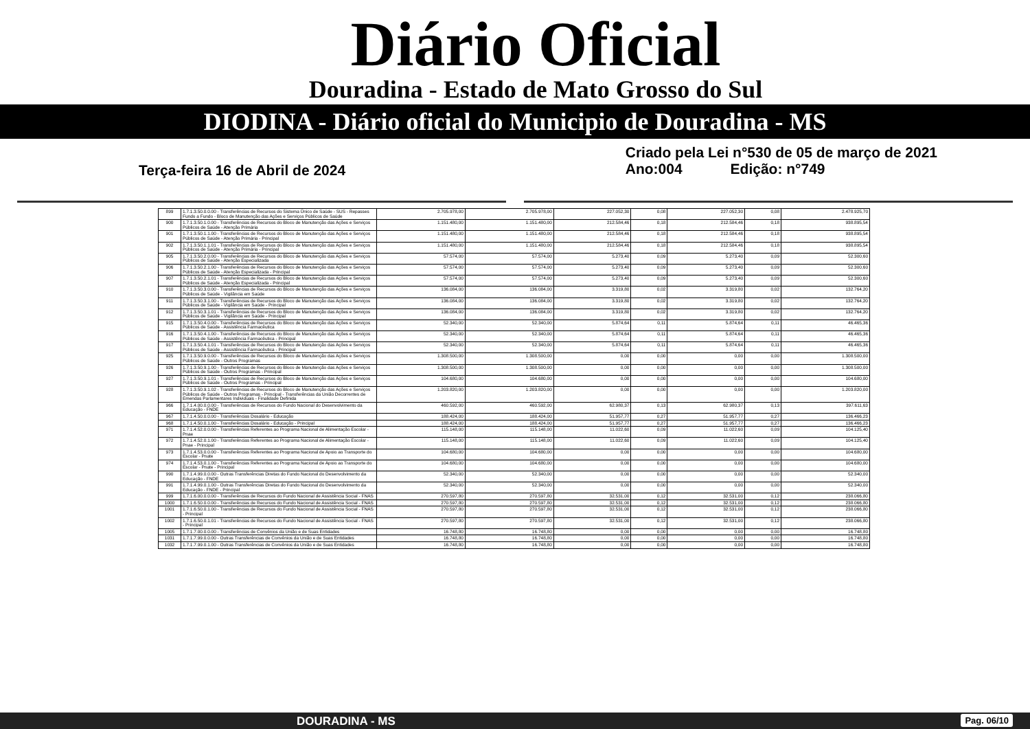Diário Oficial
Douradina - Estado de Mato Grosso do Sul
DIODINA - Diário oficial do Municipio de Douradina - MS
Terça-feira 16 de Abril de 2024
Criado pela Lei n°530 de 05 de março de 2021
Ano:004 Edição: n°749
| 899 | 1.7.1.3.50.0.0.00 - Transferências de Recursos do Sistema Único de Saúde - SUS - Repasses Fundo a Fundo - Bloco de Manutenção das Ações e Serviços Públicos de Saúde | 2.705.978,00 | 2.705.978,00 | 227.052,30 | 0,08 | 227.052,30 | 0,08 | 2.478.925,70 |
| 900 | 1.7.1.3.50.1.0.00 - Transferências de Recursos do Bloco de Manutenção das Ações e Serviços Públicos de Saúde - Atenção Primária | 1.151.480,00 | 1.151.480,00 | 212.584,46 | 0,18 | 212.584,46 | 0,18 | 938.895,54 |
| 901 | 1.7.1.3.50.1.1.00 - Transferências de Recursos do Bloco de Manutenção das Ações e Serviços Públicos de Saúde - Atenção Primária - Principal | 1.151.480,00 | 1.151.480,00 | 212.584,46 | 0,18 | 212.584,46 | 0,18 | 938.895,54 |
| 902 | 1.7.1.3.50.1.1.01 - Transferências de Recursos do Bloco de Manutenção das Ações e Serviços Públicos de Saúde - Atenção Primária - Principal | 1.151.480,00 | 1.151.480,00 | 212.584,46 | 0,18 | 212.584,46 | 0,18 | 938.895,54 |
| 905 | 1.7.1.3.50.2.0.00 - Transferências de Recursos do Bloco de Manutenção das Ações e Serviços Públicos de Saúde - Atenção Especializada | 57.574,00 | 57.574,00 | 5.273,40 | 0,09 | 5.273,40 | 0,09 | 52.300,60 |
| 906 | 1.7.1.3.50.2.1.00 - Transferências de Recursos do Bloco de Manutenção das Ações e Serviços Públicos de Saúde - Atenção Especializada - Principal | 57.574,00 | 57.574,00 | 5.273,40 | 0,09 | 5.273,40 | 0,09 | 52.300,60 |
| 907 | 1.7.1.3.50.2.1.01 - Transferências de Recursos do Bloco de Manutenção das Ações e Serviços Públicos de Saúde - Atenção Especializada - Principal | 57.574,00 | 57.574,00 | 5.273,40 | 0,09 | 5.273,40 | 0,09 | 52.300,60 |
| 910 | 1.7.1.3.50.3.0.00 - Transferências de Recursos do Bloco de Manutenção das Ações e Serviços Públicos de Saúde - Vigilância em Saúde | 136.084,00 | 136.084,00 | 3.319,80 | 0,02 | 3.319,80 | 0,02 | 132.764,20 |
| 911 | 1.7.1.3.50.3.1.00 - Transferências de Recursos do Bloco de Manutenção das Ações e Serviços Públicos de Saúde - Vigilância em Saúde - Principal | 136.084,00 | 136.084,00 | 3.319,80 | 0,02 | 3.319,80 | 0,02 | 132.764,20 |
| 912 | 1.7.1.3.50.3.1.01 - Transferências de Recursos do Bloco de Manutenção das Ações e Serviços Públicos de Saúde - Vigilância em Saúde - Principal | 136.084,00 | 136.084,00 | 3.319,80 | 0,02 | 3.319,80 | 0,02 | 132.764,20 |
| 915 | 1.7.1.3.50.4.0.00 - Transferências de Recursos do Bloco de Manutenção das Ações e Serviços Públicos de Saúde - Assistência Farmacêutica | 52.340,00 | 52.340,00 | 5.874,64 | 0,11 | 5.874,64 | 0,11 | 46.465,36 |
| 916 | 1.7.1.3.50.4.1.00 - Transferências de Recursos do Bloco de Manutenção das Ações e Serviços Públicos de Saúde - Assistência Farmacêutica - Principal | 52.340,00 | 52.340,00 | 5.874,64 | 0,11 | 5.874,64 | 0,11 | 46.465,36 |
| 917 | 1.7.1.3.50.4.1.01 - Transferências de Recursos do Bloco de Manutenção das Ações e Serviços Públicos de Saúde - Assistência Farmacêutica - Principal | 52.340,00 | 52.340,00 | 5.874,64 | 0,11 | 5.874,64 | 0,11 | 46.465,36 |
| 925 | 1.7.1.3.50.9.0.00 - Transferências de Recursos do Bloco de Manutenção das Ações e Serviços Públicos de Saúde - Outros Programas | 1.308.500,00 | 1.308.500,00 | 0,00 | 0,00 | 0,00 | 0,00 | 1.308.500,00 |
| 926 | 1.7.1.3.50.9.1.00 - Transferências de Recursos do Bloco de Manutenção das Ações e Serviços Públicos de Saúde - Outros Programas - Principal | 1.308.500,00 | 1.308.500,00 | 0,00 | 0,00 | 0,00 | 0,00 | 1.308.500,00 |
| 927 | 1.7.1.3.50.9.1.01 - Transferências de Recursos do Bloco de Manutenção das Ações e Serviços Públicos de Saúde - Outros Programas - Principal | 104.680,00 | 104.680,00 | 0,00 | 0,00 | 0,00 | 0,00 | 104.680,00 |
| 928 | 1.7.1.3.50.9.1.02 - Transferências de Recursos do Bloco de Manutenção das Ações e Serviços Públicos de Saúde - Outros Programas - Principal - Transferências da União Decorrentes de Emendas Parlamentares Individuais - Finalidade Definida | 1.203.820,00 | 1.203.820,00 | 0,00 | 0,00 | 0,00 | 0,00 | 1.203.820,00 |
| 966 | 1.7.1.4.00.0.0.00 - Transferências de Recursos do Fundo Nacional do Desenvolvimento da Educação - FNDE | 460.592,00 | 460.592,00 | 62.980,37 | 0,13 | 62.980,37 | 0,13 | 397.611,63 |
| 967 | 1.7.1.4.50.0.0.00 - Transferências Dosalário - Educação | 188.424,00 | 188.424,00 | 51.957,77 | 0,27 | 51.957,77 | 0,27 | 136.466,23 |
| 968 | 1.7.1.4.50.0.1.00 - Transferências Dosalário - Educação - Principal | 188.424,00 | 188.424,00 | 51.957,77 | 0,27 | 51.957,77 | 0,27 | 136.466,23 |
| 971 | 1.7.1.4.52.0.0.00 - Transferências Referentes ao Programa Nacional de Alimentação Escolar - Pnae | 115.148,00 | 115.148,00 | 11.022,60 | 0,09 | 11.022,60 | 0,09 | 104.125,40 |
| 972 | 1.7.1.4.52.0.1.00 - Transferências Referentes ao Programa Nacional de Alimentação Escolar - Pnae - Principal | 115.148,00 | 115.148,00 | 11.022,60 | 0,09 | 11.022,60 | 0,09 | 104.125,40 |
| 973 | 1.7.1.4.53.0.0.00 - Transferências Referentes ao Programa Nacional de Apoio ao Transporte do Escolar - Pnate | 104.680,00 | 104.680,00 | 0,00 | 0,00 | 0,00 | 0,00 | 104.680,00 |
| 974 | 1.7.1.4.53.0.1.00 - Transferências Referentes ao Programa Nacional de Apoio ao Transporte do Escolar - Pnate - Principal | 104.680,00 | 104.680,00 | 0,00 | 0,00 | 0,00 | 0,00 | 104.680,00 |
| 990 | 1.7.1.4.99.0.0.00 - Outras Transferências Diretas do Fundo Nacional do Desenvolvimento da Educação - FNDE | 52.340,00 | 52.340,00 | 0,00 | 0,00 | 0,00 | 0,00 | 52.340,00 |
| 991 | 1.7.1.4.99.0.1.00 - Outras Transferências Diretas do Fundo Nacional do Desenvolvimento da Educação - FNDE - Principal | 52.340,00 | 52.340,00 | 0,00 | 0,00 | 0,00 | 0,00 | 52.340,00 |
| 999 | 1.7.1.6.00.0.0.00 - Transferências de Recursos do Fundo Nacional de Assistência Social - FNAS | 270.597,80 | 270.597,80 | 32.531,00 | 0,12 | 32.531,00 | 0,12 | 238.066,80 |
| 1000 | 1.7.1.6.50.0.0.00 - Transferências de Recursos do Fundo Nacional de Assistência Social - FNAS | 270.597,80 | 270.597,80 | 32.531,00 | 0,12 | 32.531,00 | 0,12 | 238.066,80 |
| 1001 | 1.7.1.6.50.0.1.00 - Transferências de Recursos do Fundo Nacional de Assistência Social - FNAS - Principal | 270.597,80 | 270.597,80 | 32.531,00 | 0,12 | 32.531,00 | 0,12 | 238.066,80 |
| 1002 | 1.7.1.6.50.0.1.01 - Transferências de Recursos do Fundo Nacional de Assistência Social - FNAS - Principal | 270.597,80 | 270.597,80 | 32.531,00 | 0,12 | 32.531,00 | 0,12 | 238.066,80 |
| 1005 | 1.7.1.7.00.0.0.00 - Transferências de Convênios da União e de Suas Entidades | 16.748,80 | 16.748,80 | 0,00 | 0,00 | 0,00 | 0,00 | 16.748,80 |
| 1031 | 1.7.1.7.99.0.0.00 - Outras Transferências de Convênios da União e de Suas Entidades | 16.748,80 | 16.748,80 | 0,00 | 0,00 | 0,00 | 0,00 | 16.748,80 |
| 1032 | 1.7.1.7.99.0.1.00 - Outras Transferências de Convênios da União e de Suas Entidades | 16.748,80 | 16.748,80 | 0,00 | 0,00 | 0,00 | 0,00 | 16.748,80 |
DOURADINA - MS Pag. 06/10